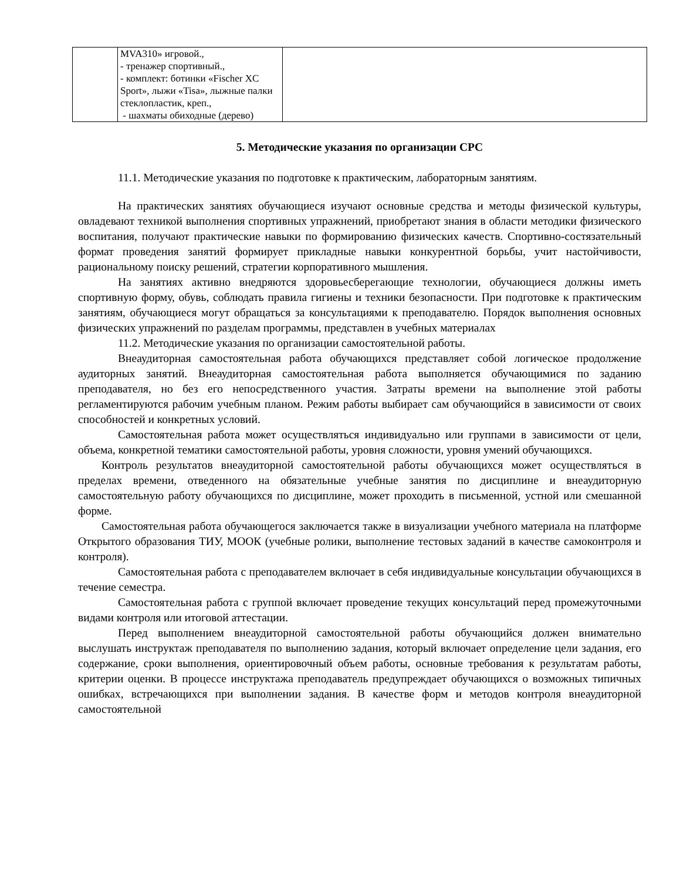| | MVA310» игровой., - тренажер спортивный., - комплект: ботинки «Fischer XC Sport», лыжи «Tisa», лыжные палки стеклопластик, креп., - шахматы обиходные (дерево) | |
5. Методические указания по организации СРС
11.1. Методические указания по подготовке к практическим, лабораторным занятиям.
На практических занятиях обучающиеся изучают основные средства и методы физической культуры, овладевают техникой выполнения спортивных упражнений, приобретают знания в области методики физического воспитания, получают практические навыки по формированию физических качеств. Спортивно-состязательный формат проведения занятий формирует прикладные навыки конкурентной борьбы, учит настойчивости, рациональному поиску решений, стратегии корпоративного мышления.
На занятиях активно внедряются здоровьесберегающие технологии, обучающиеся должны иметь спортивную форму, обувь, соблюдать правила гигиены и техники безопасности. При подготовке к практическим занятиям, обучающиеся могут обращаться за консультациями к преподавателю. Порядок выполнения основных физических упражнений по разделам программы, представлен в учебных материалах
11.2. Методические указания по организации самостоятельной работы.
Внеаудиторная самостоятельная работа обучающихся представляет собой логическое продолжение аудиторных занятий. Внеаудиторная самостоятельная работа выполняется обучающимися по заданию преподавателя, но без его непосредственного участия. Затраты времени на выполнение этой работы регламентируются рабочим учебным планом. Режим работы выбирает сам обучающийся в зависимости от своих способностей и конкретных условий.
Самостоятельная работа может осуществляться индивидуально или группами в зависимости от цели, объема, конкретной тематики самостоятельной работы, уровня сложности, уровня умений обучающихся.
Контроль результатов внеаудиторной самостоятельной работы обучающихся может осуществляться в пределах времени, отведенного на обязательные учебные занятия по дисциплине и внеаудиторную самостоятельную работу обучающихся по дисциплине, может проходить в письменной, устной или смешанной форме.
Самостоятельная работа обучающегося заключается также в визуализации учебного материала на платформе Открытого образования ТИУ, МООК (учебные ролики, выполнение тестовых заданий в качестве самоконтроля и контроля).
Самостоятельная работа с преподавателем включает в себя индивидуальные консультации обучающихся в течение семестра.
Самостоятельная работа с группой включает проведение текущих консультаций перед промежуточными видами контроля или итоговой аттестации.
Перед выполнением внеаудиторной самостоятельной работы обучающийся должен внимательно выслушать инструктаж преподавателя по выполнению задания, который включает определение цели задания, его содержание, сроки выполнения, ориентировочный объем работы, основные требования к результатам работы, критерии оценки. В процессе инструктажа преподаватель предупреждает обучающихся о возможных типичных ошибках, встречающихся при выполнении задания. В качестве форм и методов контроля внеаудиторной самостоятельной